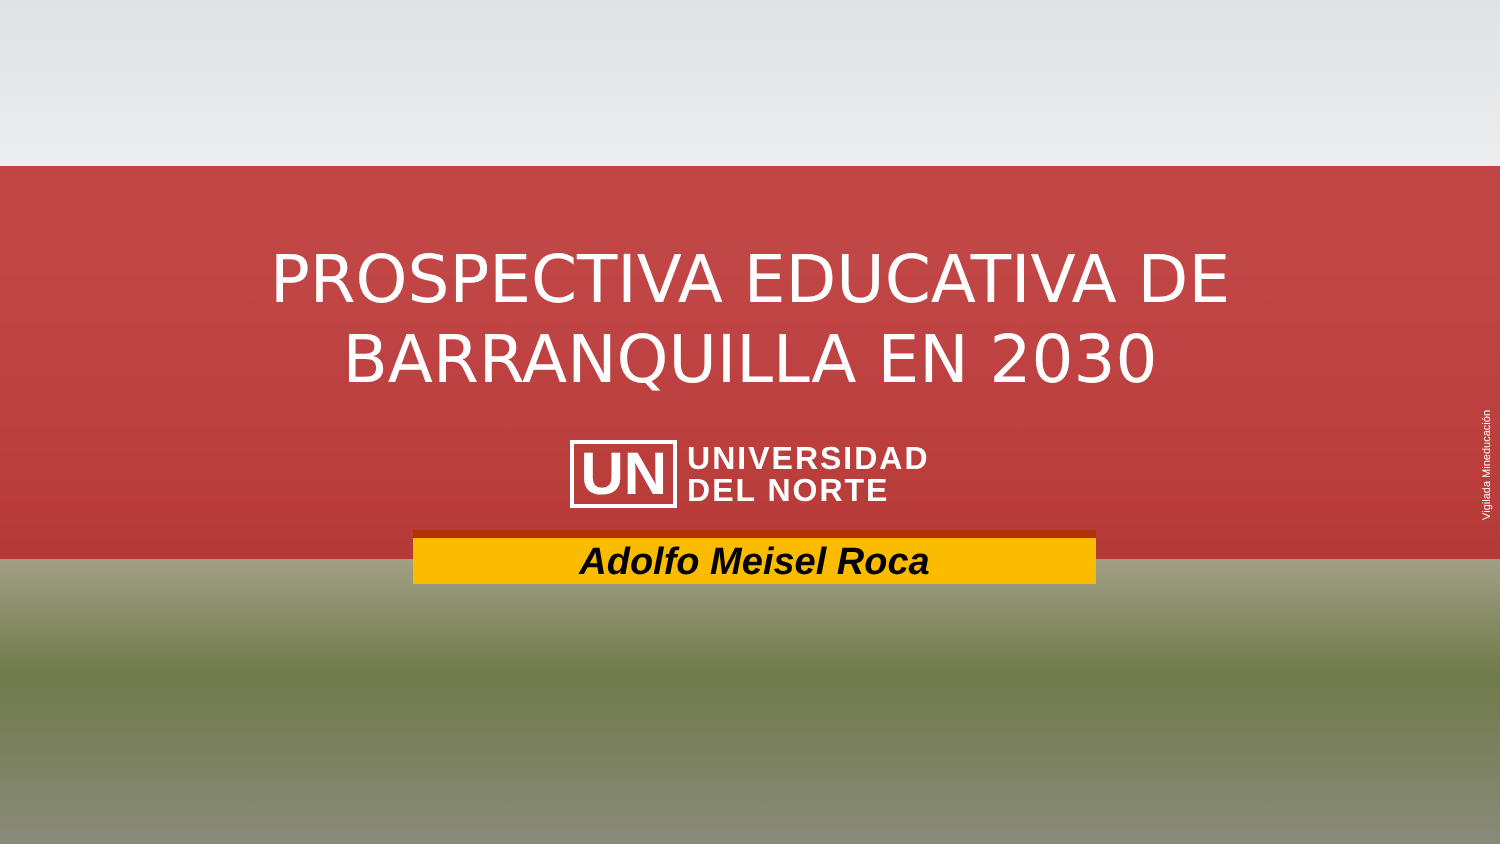PROSPECTIVA EDUCATIVA DE
BARRANQUILLA EN 2030
UN
UNIVERSIDAD
DEL NORTE
Adolfo Meisel Roca
Vigilada Mineducación